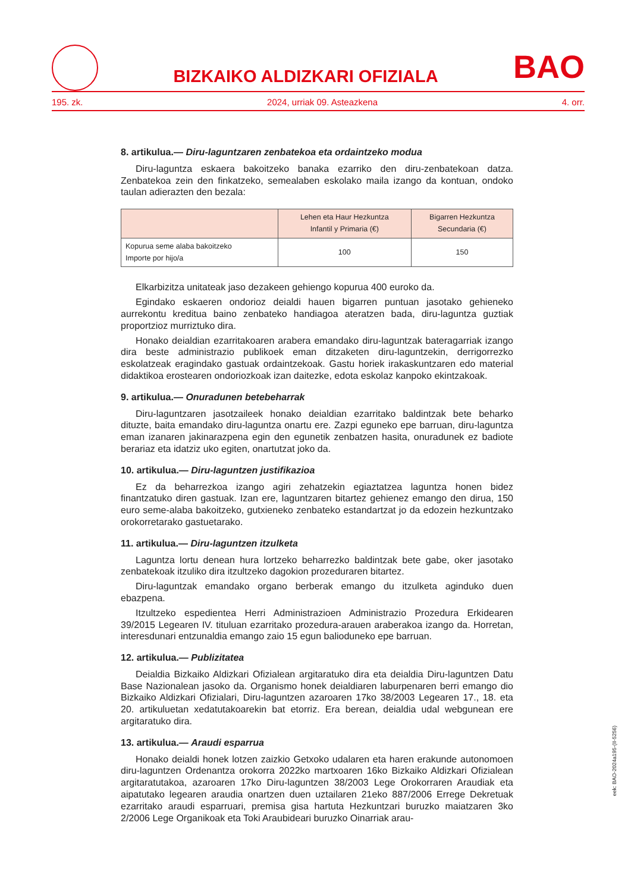BIZKAIKO ALDIZKARI OFIZIALA
BAO
195. zk. 2024, urriak 09. Asteazkena 4. orr.
8. artikulua.— Diru-laguntzaren zenbatekoa eta ordaintzeko modua
Diru-laguntza eskaera bakoitzeko banaka ezarriko den diru-zenbatekoan datza. Zenbatekoa zein den finkatzeko, semealaben eskolako maila izango da kontuan, ondoko taulan adierazten den bezala:
| | Lehen eta Haur Hezkuntza Infantil y Primaria (€) | Bigarren Hezkuntza Secundaria (€) |
| --- | --- | --- |
| Kopurua seme alaba bakoitzeko Importe por hijo/a | 100 | 150 |
Elkarbizitza unitateak jaso dezakeen gehiengo kopurua 400 euroko da.
Egindako eskaeren ondorioz deialdi hauen bigarren puntuan jasotako gehieneko aurrekontu kreditua baino zenbateko handiagoa ateratzen bada, diru-laguntza guztiak proportzioz murriztuko dira.
Honako deialdian ezarritakoaren arabera emandako diru-laguntzak bateragarriak izango dira beste administrazio publikoek eman ditzaketen diru-laguntzekin, derrigorrezko eskolatzeak eragindako gastuak ordaintzekoak. Gastu horiek irakaskuntzaren edo material didaktikoa erostearen ondoriozkoak izan daitezke, edota eskolaz kanpoko ekintzakoak.
9. artikulua.— Onuradunen betebeharrak
Diru-laguntzaren jasotzaileek honako deialdian ezarritako baldintzak bete beharko dituzte, baita emandako diru-laguntza onartu ere. Zazpi eguneko epe barruan, diru-laguntza eman izanaren jakinarazpena egin den egunetik zenbatzen hasita, onuradunek ez badiote berariaz eta idatziz uko egiten, onartutzat joko da.
10. artikulua.— Diru-laguntzen justifikazioa
Ez da beharrezkoa izango agiri zehatzekin egiaztatzea laguntza honen bidez finantzatuko diren gastuak. Izan ere, laguntzaren bitartez gehienez emango den dirua, 150 euro seme-alaba bakoitzeko, gutxieneko zenbateko estandartzat jo da edozein hezkuntzako orokorretarako gastuetarako.
11. artikulua.— Diru-laguntzen itzulketa
Laguntza lortu denean hura lortzeko beharrezko baldintzak bete gabe, oker jasotako zenbatekoak itzuliko dira itzultzeko dagokion prozeduraren bitartez.
Diru-laguntzak emandako organo berberak emango du itzulketa aginduko duen ebazpena.
Itzultzeko espedientea Herri Administrazioen Administrazio Prozedura Erkidearen 39/2015 Legearen IV. tituluan ezarritako prozedura-arauen araberakoa izango da. Horretan, interesdunari entzunaldia emango zaio 15 egun balioduneko epe barruan.
12. artikulua.— Publizitatea
Deialdia Bizkaiko Aldizkari Ofizialean argitaratuko dira eta deialdia Diru-laguntzen Datu Base Nazionalean jasoko da. Organismo honek deialdiaren laburpenaren berri emango dio Bizkaiko Aldizkari Ofizialari, Diru-laguntzen azaroaren 17ko 38/2003 Legearen 17., 18. eta 20. artikuluetan xedatutakoarekin bat etorriz. Era berean, deialdia udal webgunean ere argitaratuko dira.
13. artikulua.— Araudi esparrua
Honako deialdi honek lotzen zaizkio Getxoko udalaren eta haren erakunde autonomoen diru-laguntzen Ordenantza orokorra 2022ko martxoaren 16ko Bizkaiko Aldizkari Ofizialean argitaratutakoa, azaroaren 17ko Diru-laguntzen 38/2003 Lege Orokorraren Araudiak eta aipatutako legearen araudia onartzen duen uztailaren 21eko 887/2006 Errege Dekretuak ezarritako araudi esparruari, premisa gisa hartuta Hezkuntzari buruzko maiatzaren 3ko 2/2006 Lege Organikoak eta Toki Araubideari buruzko Oinarriak arau-
eek: BAO-2024a195-(II-5256)